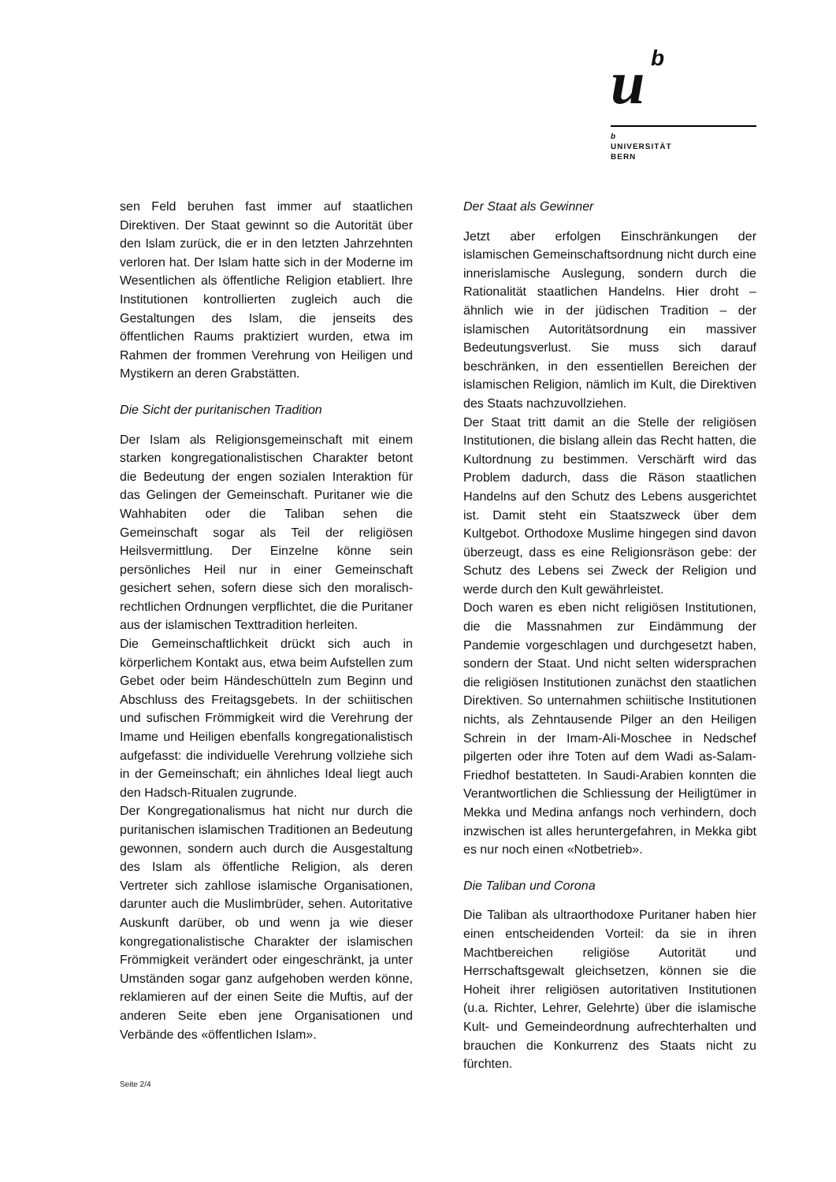u b
b
UNIVERSITÄT
BERN
sen Feld beruhen fast immer auf staatlichen Direktiven. Der Staat gewinnt so die Autorität über den Islam zurück, die er in den letzten Jahrzehnten verloren hat. Der Islam hatte sich in der Moderne im Wesentlichen als öffentliche Religion etabliert. Ihre Institutionen kontrollierten zugleich auch die Gestaltungen des Islam, die jenseits des öffentlichen Raums praktiziert wurden, etwa im Rahmen der frommen Verehrung von Heiligen und Mystikern an deren Grabstätten.
Die Sicht der puritanischen Tradition
Der Islam als Religionsgemeinschaft mit einem starken kongregationalistischen Charakter betont die Bedeutung der engen sozialen Interaktion für das Gelingen der Gemeinschaft. Puritaner wie die Wahhabiten oder die Taliban sehen die Gemeinschaft sogar als Teil der religiösen Heilsvermittlung. Der Einzelne könne sein persönliches Heil nur in einer Gemeinschaft gesichert sehen, sofern diese sich den moralisch-rechtlichen Ordnungen verpflichtet, die die Puritaner aus der islamischen Texttradition herleiten.
Die Gemeinschaftlichkeit drückt sich auch in körperlichem Kontakt aus, etwa beim Aufstellen zum Gebet oder beim Händeschütteln zum Beginn und Abschluss des Freitagsgebets. In der schiitischen und sufischen Frömmigkeit wird die Verehrung der Imame und Heiligen ebenfalls kongregationalistisch aufgefasst: die individuelle Verehrung vollziehe sich in der Gemeinschaft; ein ähnliches Ideal liegt auch den Hadsch-Ritualen zugrunde.
Der Kongregationalismus hat nicht nur durch die puritanischen islamischen Traditionen an Bedeutung gewonnen, sondern auch durch die Ausgestaltung des Islam als öffentliche Religion, als deren Vertreter sich zahllose islamische Organisationen, darunter auch die Muslimbrüder, sehen. Autoritative Auskunft darüber, ob und wenn ja wie dieser kongregationalistische Charakter der islamischen Frömmigkeit verändert oder eingeschränkt, ja unter Umständen sogar ganz aufgehoben werden könne, reklamieren auf der einen Seite die Muftis, auf der anderen Seite eben jene Organisationen und Verbände des «öffentlichen Islam».
Der Staat als Gewinner
Jetzt aber erfolgen Einschränkungen der islamischen Gemeinschaftsordnung nicht durch eine innerislamische Auslegung, sondern durch die Rationalität staatlichen Handelns. Hier droht – ähnlich wie in der jüdischen Tradition – der islamischen Autoritätsordnung ein massiver Bedeutungsverlust. Sie muss sich darauf beschränken, in den essentiellen Bereichen der islamischen Religion, nämlich im Kult, die Direktiven des Staats nachzuvollziehen.
Der Staat tritt damit an die Stelle der religiösen Institutionen, die bislang allein das Recht hatten, die Kultordnung zu bestimmen. Verschärft wird das Problem dadurch, dass die Räson staatlichen Handelns auf den Schutz des Lebens ausgerichtet ist. Damit steht ein Staatszweck über dem Kultgebot. Orthodoxe Muslime hingegen sind davon überzeugt, dass es eine Religionsräson gebe: der Schutz des Lebens sei Zweck der Religion und werde durch den Kult gewährleistet.
Doch waren es eben nicht religiösen Institutionen, die die Massnahmen zur Eindämmung der Pandemie vorgeschlagen und durchgesetzt haben, sondern der Staat. Und nicht selten widersprachen die religiösen Institutionen zunächst den staatlichen Direktiven. So unternahmen schiitische Institutionen nichts, als Zehntausende Pilger an den Heiligen Schrein in der Imam-Ali-Moschee in Nedschef pilgerten oder ihre Toten auf dem Wadi as-Salam-Friedhof bestatteten. In Saudi-Arabien konnten die Verantwortlichen die Schliessung der Heiligtümer in Mekka und Medina anfangs noch verhindern, doch inzwischen ist alles heruntergefahren, in Mekka gibt es nur noch einen «Notbetrieb».
Die Taliban und Corona
Die Taliban als ultraorthodoxe Puritaner haben hier einen entscheidenden Vorteil: da sie in ihren Machtbereichen religiöse Autorität und Herrschaftsgewalt gleichsetzen, können sie die Hoheit ihrer religiösen autoritativen Institutionen (u.a. Richter, Lehrer, Gelehrte) über die islamische Kult- und Gemeindeordnung aufrechterhalten und brauchen die Konkurrenz des Staats nicht zu fürchten.
Seite 2/4